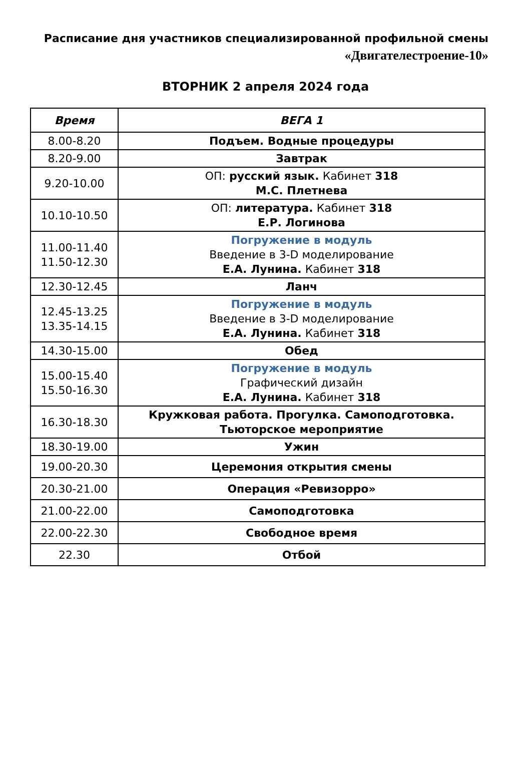Расписание дня участников специализированной профильной смены
«Двигателестроение-10»
ВТОРНИК 2 апреля 2024 года
| Время | ВЕГА 1 |
| --- | --- |
| 8.00-8.20 | Подъем. Водные процедуры |
| 8.20-9.00 | Завтрак |
| 9.20-10.00 | ОП: русский язык. Кабинет 318 М.С. Плетнева |
| 10.10-10.50 | ОП: литература. Кабинет 318 Е.Р. Логинова |
| 11.00-11.40 11.50-12.30 | Погружение в модуль Введение в 3-D моделирование Е.А. Лунина. Кабинет 318 |
| 12.30-12.45 | Ланч |
| 12.45-13.25 13.35-14.15 | Погружение в модуль Введение в 3-D моделирование Е.А. Лунина. Кабинет 318 |
| 14.30-15.00 | Обед |
| 15.00-15.40 15.50-16.30 | Погружение в модуль Графический дизайн Е.А. Лунина. Кабинет 318 |
| 16.30-18.30 | Кружковая работа. Прогулка. Самоподготовка. Тьюторское мероприятие |
| 18.30-19.00 | Ужин |
| 19.00-20.30 | Церемония открытия смены |
| 20.30-21.00 | Операция «Ревизорро» |
| 21.00-22.00 | Самоподготовка |
| 22.00-22.30 | Свободное время |
| 22.30 | Отбой |